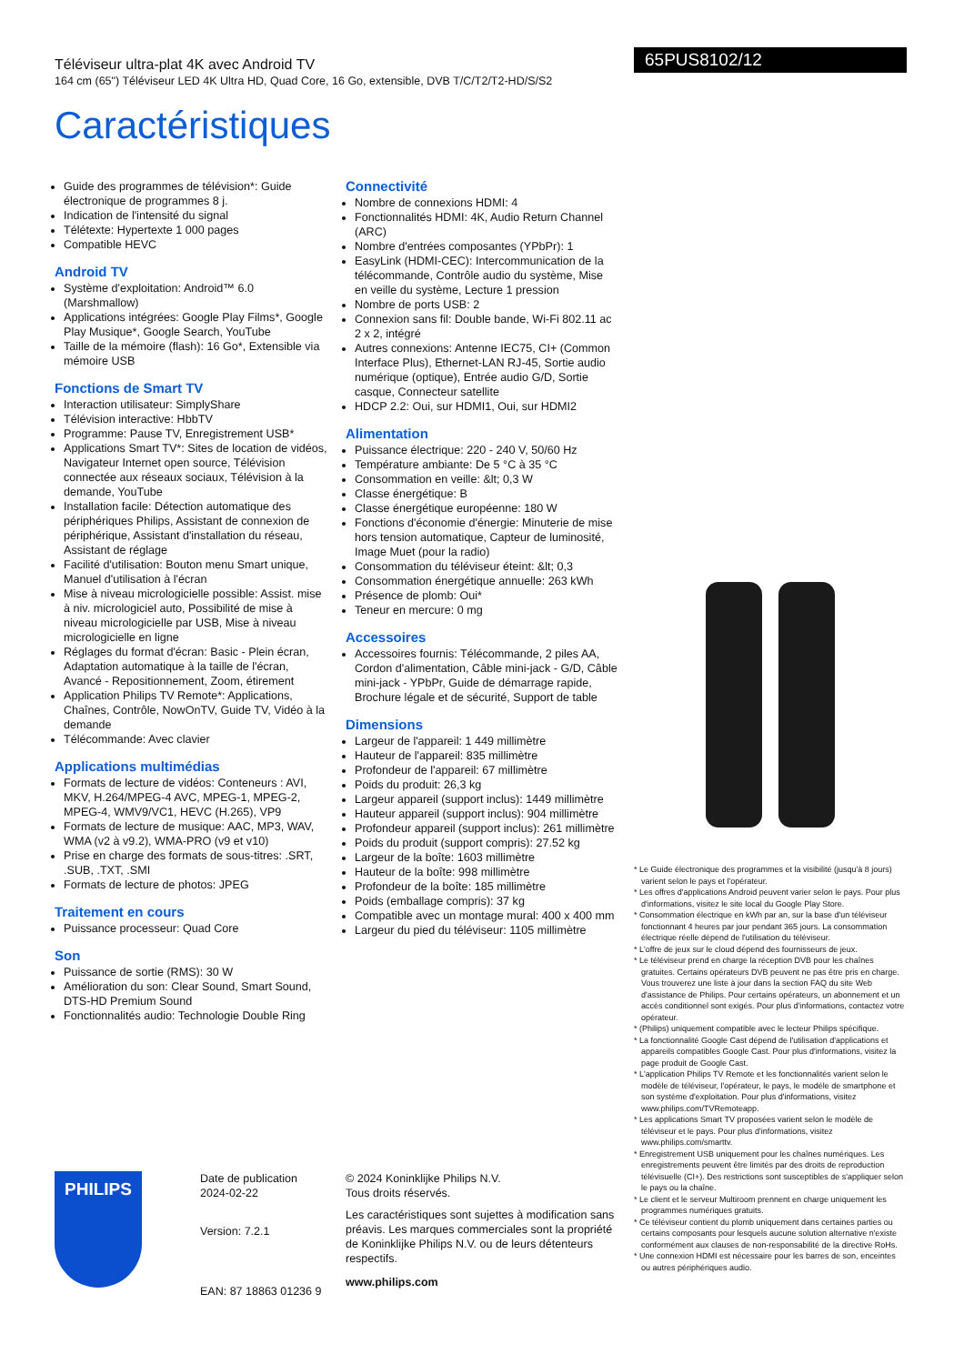65PUS8102/12
Téléviseur ultra-plat 4K avec Android TV
164 cm (65") Téléviseur LED 4K Ultra HD, Quad Core, 16 Go, extensible, DVB T/C/T2/T2-HD/S/S2
Caractéristiques
Guide des programmes de télévision*: Guide électronique de programmes 8 j.
Indication de l'intensité du signal
Télétexte: Hypertexte 1 000 pages
Compatible HEVC
Android TV
Système d'exploitation: Android™ 6.0 (Marshmallow)
Applications intégrées: Google Play Films*, Google Play Musique*, Google Search, YouTube
Taille de la mémoire (flash): 16 Go*, Extensible via mémoire USB
Fonctions de Smart TV
Interaction utilisateur: SimplyShare
Télévision interactive: HbbTV
Programme: Pause TV, Enregistrement USB*
Applications Smart TV*: Sites de location de vidéos, Navigateur Internet open source, Télévision connectée aux réseaux sociaux, Télévision à la demande, YouTube
Installation facile: Détection automatique des périphériques Philips, Assistant de connexion de périphérique, Assistant d'installation du réseau, Assistant de réglage
Facilité d'utilisation: Bouton menu Smart unique, Manuel d'utilisation à l'écran
Mise à niveau micrologicielle possible: Assist. mise à niv. micrologiciel auto, Possibilité de mise à niveau micrologicielle par USB, Mise à niveau micrologicielle en ligne
Réglages du format d'écran: Basic - Plein écran, Adaptation automatique à la taille de l'écran, Avancé - Repositionnement, Zoom, étirement
Application Philips TV Remote*: Applications, Chaînes, Contrôle, NowOnTV, Guide TV, Vidéo à la demande
Télécommande: Avec clavier
Applications multimédias
Formats de lecture de vidéos: Conteneurs : AVI, MKV, H.264/MPEG-4 AVC, MPEG-1, MPEG-2, MPEG-4, WMV9/VC1, HEVC (H.265), VP9
Formats de lecture de musique: AAC, MP3, WAV, WMA (v2 à v9.2), WMA-PRO (v9 et v10)
Prise en charge des formats de sous-titres: .SRT, .SUB, .TXT, .SMI
Formats de lecture de photos: JPEG
Traitement en cours
Puissance processeur: Quad Core
Son
Puissance de sortie (RMS): 30 W
Amélioration du son: Clear Sound, Smart Sound, DTS-HD Premium Sound
Fonctionnalités audio: Technologie Double Ring
Connectivité
Nombre de connexions HDMI: 4
Fonctionnalités HDMI: 4K, Audio Return Channel (ARC)
Nombre d'entrées composantes (YPbPr): 1
EasyLink (HDMI-CEC): Intercommunication de la télécommande, Contrôle audio du système, Mise en veille du système, Lecture 1 pression
Nombre de ports USB: 2
Connexion sans fil: Double bande, Wi-Fi 802.11 ac 2 x 2, intégré
Autres connexions: Antenne IEC75, CI+ (Common Interface Plus), Ethernet-LAN RJ-45, Sortie audio numérique (optique), Entrée audio G/D, Sortie casque, Connecteur satellite
HDCP 2.2: Oui, sur HDMI1, Oui, sur HDMI2
Alimentation
Puissance électrique: 220 - 240 V, 50/60 Hz
Température ambiante: De 5 °C à 35 °C
Consommation en veille: &lt; 0,3 W
Classe énergétique: B
Classe énergétique européenne: 180 W
Fonctions d'économie d'énergie: Minuterie de mise hors tension automatique, Capteur de luminosité, Image Muet (pour la radio)
Consommation du téléviseur éteint: &lt; 0,3
Consommation énergétique annuelle: 263 kWh
Présence de plomb: Oui*
Teneur en mercure: 0 mg
Accessoires
Accessoires fournis: Télécommande, 2 piles AA, Cordon d'alimentation, Câble mini-jack - G/D, Câble mini-jack - YPbPr, Guide de démarrage rapide, Brochure légale et de sécurité, Support de table
Dimensions
Largeur de l'appareil: 1 449 millimètre
Hauteur de l'appareil: 835 millimètre
Profondeur de l'appareil: 67 millimètre
Poids du produit: 26,3 kg
Largeur appareil (support inclus): 1449 millimètre
Hauteur appareil (support inclus): 904 millimètre
Profondeur appareil (support inclus): 261 millimètre
Poids du produit (support compris): 27.52 kg
Largeur de la boîte: 1603 millimètre
Hauteur de la boîte: 998 millimètre
Profondeur de la boîte: 185 millimètre
Poids (emballage compris): 37 kg
Compatible avec un montage mural: 400 x 400 mm
Largeur du pied du téléviseur: 1105 millimètre
* Le Guide électronique des programmes et la visibilité (jusqu'à 8 jours) varient selon le pays et l'opérateur.
* Les offres d'applications Android peuvent varier selon le pays. Pour plus d'informations, visitez le site local du Google Play Store.
* Consommation électrique en kWh par an, sur la base d'un téléviseur fonctionnant 4 heures par jour pendant 365 jours. La consommation électrique réelle dépend de l'utilisation du téléviseur.
* L'offre de jeux sur le cloud dépend des fournisseurs de jeux.
* Le téléviseur prend en charge la réception DVB pour les chaînes gratuites. Certains opérateurs DVB peuvent ne pas être pris en charge. Vous trouverez une liste à jour dans la section FAQ du site Web d'assistance de Philips. Pour certains opérateurs, un abonnement et un accès conditionnel sont exigés. Pour plus d'informations, contactez votre opérateur.
* (Philips) uniquement compatible avec le lecteur Philips spécifique.
* La fonctionnalité Google Cast dépend de l'utilisation d'applications et appareils compatibles Google Cast. Pour plus d'informations, visitez la page produit de Google Cast.
* L'application Philips TV Remote et les fonctionnalités varient selon le modèle de téléviseur, l'opérateur, le pays, le modèle de smartphone et son système d'exploitation. Pour plus d'informations, visitez www.philips.com/TVRemoteapp.
* Les applications Smart TV proposées varient selon le modèle de téléviseur et le pays. Pour plus d'informations, visitez www.philips.com/smarttv.
* Enregistrement USB uniquement pour les chaînes numériques. Les enregistrements peuvent être limités par des droits de reproduction télévisuelle (CI+). Des restrictions sont susceptibles de s'appliquer selon le pays ou la chaîne.
* Le client et le serveur Multiroom prennent en charge uniquement les programmes numériques gratuits.
* Ce téléviseur contient du plomb uniquement dans certaines parties ou certains composants pour lesquels aucune solution alternative n'existe conformément aux clauses de non-responsabilité de la directive RoHs.
* Une connexion HDMI est nécessaire pour les barres de son, enceintes ou autres périphériques audio.
PHILIPS
Date de publication
2024-02-22
Version: 7.2.1
EAN: 87 18863 01236 9
© 2024 Koninklijke Philips N.V.
Tous droits réservés.
Les caractéristiques sont sujettes à modification sans préavis. Les marques commerciales sont la propriété de Koninklijke Philips N.V. ou de leurs détenteurs respectifs.
www.philips.com